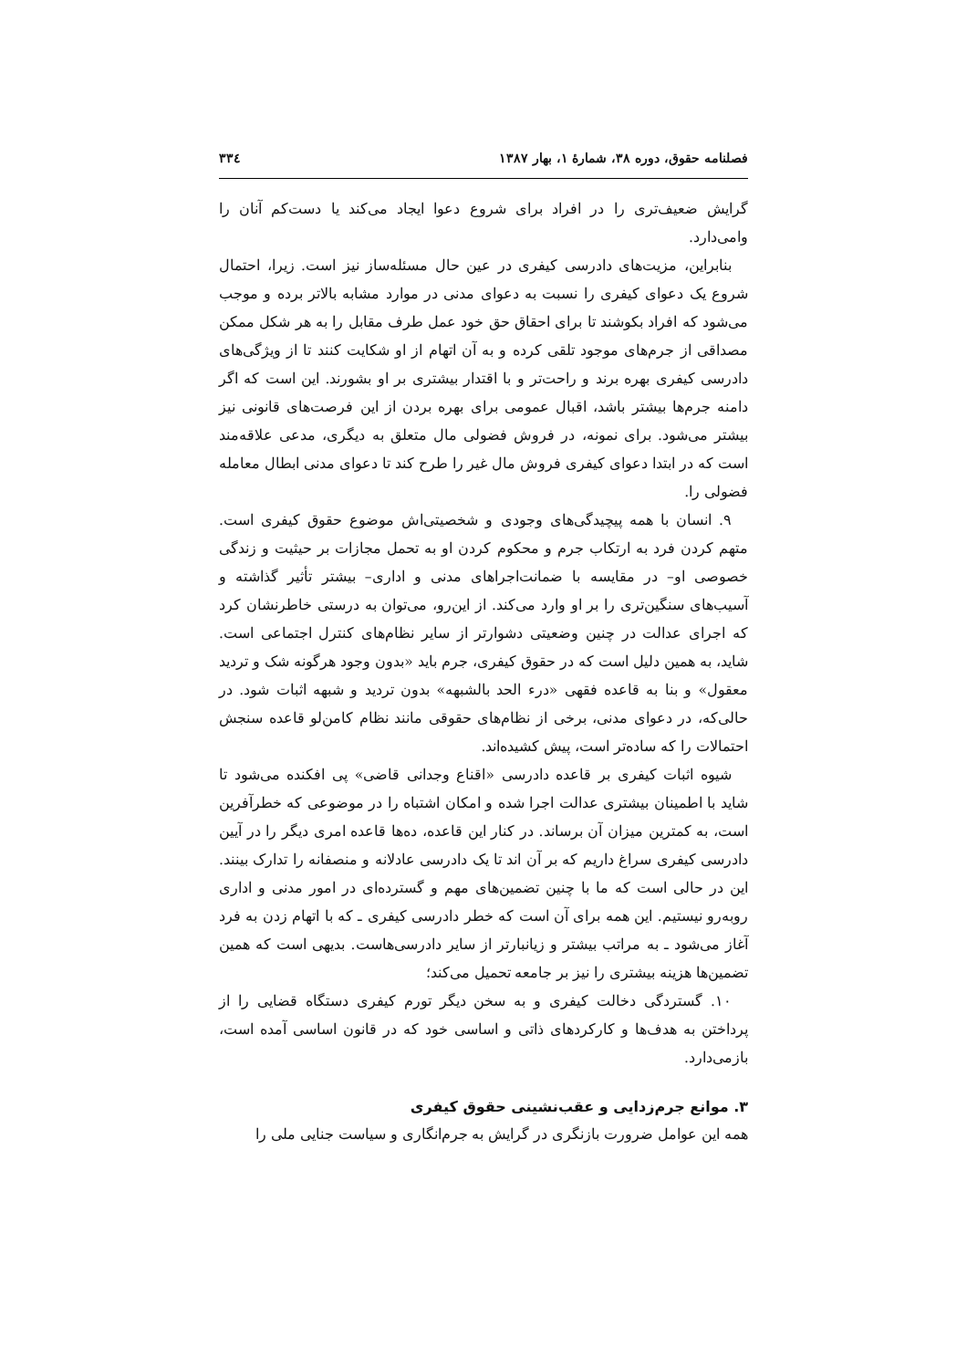فصلنامه حقوق، دوره ۳۸، شمارهٔ ۱، بهار ۱۳۸۷ ۳۳٤
گرایش ضعیف‌تری را در افراد برای شروع دعوا ایجاد می‌کند یا دست‌کم آنان را وامی‌دارد.
بنابراین، مزیت‌های دادرسی کیفری در عین حال مسئله‌ساز نیز است. زیرا، احتمال شروع یک دعوای کیفری را نسبت به دعوای مدنی در موارد مشابه بالاتر برده و موجب می‌شود که افراد بکوشند تا برای احقاق حق خود عمل طرف مقابل را به هر شکل ممکن مصداقی از جرم‌های موجود تلقی کرده و به آن اتهام از او شکایت کنند تا از ویژگی‌های دادرسی کیفری بهره برند و راحت‌تر و با اقتدار بیشتری بر او بشورند. این است که اگر دامنه جرم‌ها بیشتر باشد، اقبال عمومی برای بهره بردن از این فرصت‌های قانونی نیز بیشتر می‌شود. برای نمونه، در فروش فضولی مال متعلق به دیگری، مدعی علاقه‌مند است که در ابتدا دعوای کیفری فروش مال غیر را طرح کند تا دعوای مدنی ابطال معامله فضولی را.
۹. انسان با همه پیچیدگی‌های وجودی و شخصیتی‌اش موضوع حقوق کیفری است. متهم کردن فرد به ارتکاب جرم و محکوم کردن او به تحمل مجازات بر حیثیت و زندگی خصوصی او– در مقایسه با ضمانت‌اجراهای مدنی و اداری– بیشتر تأثیر گذاشته و آسیب‌های سنگین‌تری را بر او وارد می‌کند. از این‌رو، می‌توان به درستی خاطرنشان کرد که اجرای عدالت در چنین وضعیتی دشوارتر از سایر نظام‌های کنترل اجتماعی است. شاید، به همین دلیل است که در حقوق کیفری، جرم باید «بدون وجود هرگونه شک و تردید معقول» و بنا به قاعده فقهی «درء الحد بالشبهه» بدون تردید و شبهه اثبات شود. در حالی‌که، در دعوای مدنی، برخی از نظام‌های حقوقی مانند نظام کامن‌لو قاعده سنجش احتمالات را که ساده‌تر است، پیش کشیده‌اند.
شیوه اثبات کیفری بر قاعده دادرسی «اقناع وجدانی قاضی» پی افکنده می‌شود تا شاید با اطمینان بیشتری عدالت اجرا شده و امکان اشتباه را در موضوعی که خطرآفرین است، به کمترین میزان آن برساند. در کنار این قاعده، ده‌ها قاعده امری دیگر را در آیین دادرسی کیفری سراغ داریم که بر آن اند تا یک دادرسی عادلانه و منصفانه را تدارک بینند. این در حالی است که ما با چنین تضمین‌های مهم و گسترده‌ای در امور مدنی و اداری روبه‌رو نیستیم. این همه برای آن است که خطر دادرسی کیفری ـ که با اتهام زدن به فرد آغاز می‌شود ـ به مراتب بیشتر و زیانبارتر از سایر دادرسی‌هاست. بدیهی است که همین تضمین‌ها هزینه بیشتری را نیز بر جامعه تحمیل می‌کند؛
۱۰. گستردگی دخالت کیفری و به سخن دیگر تورم کیفری دستگاه قضایی را از پرداختن به هدف‌ها و کارکردهای ذاتی و اساسی خود که در قانون اساسی آمده است، بازمی‌دارد.
۳. موانع جرم‌زدایی و عقب‌نشینی حقوق کیفری
همه این عوامل ضرورت بازنگری در گرایش به جرم‌انگاری و سیاست جنایی ملی را